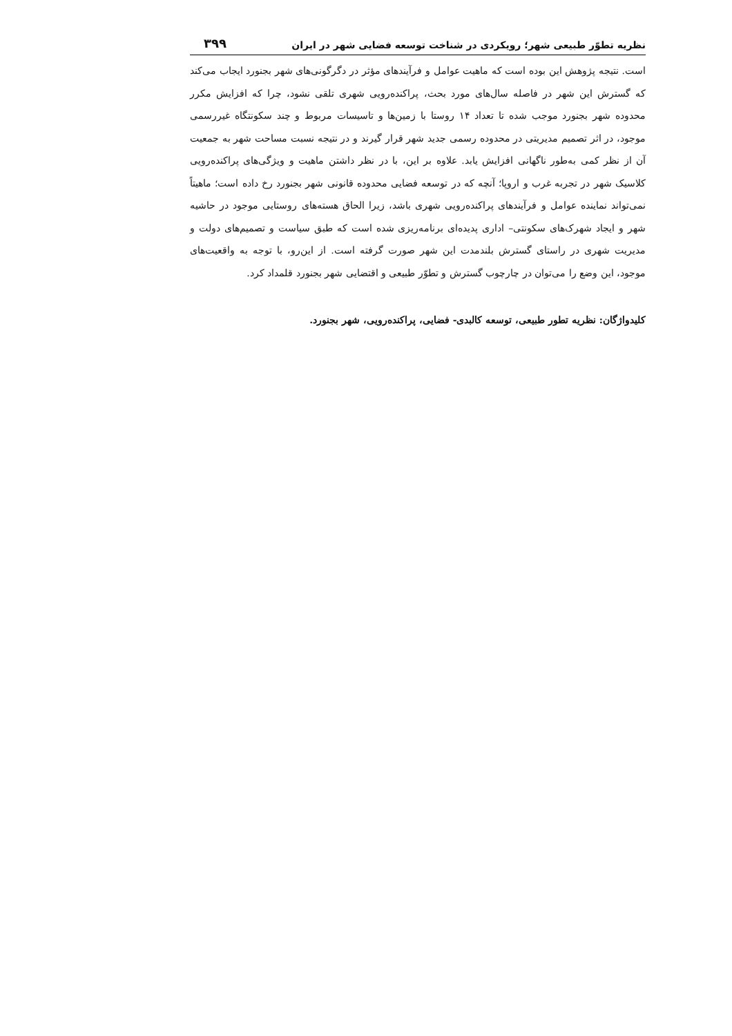نظریه تطوّر طبیعی شهر؛ رویکردی در شناخت توسعه فضایی شهر در ایران ۳۹۹
است. نتیجه پژوهش این بوده است که ماهیت عوامل و فرآیندهای مؤثر در دگرگونی‌های شهر بجنورد ایجاب می‌کند که گسترش این شهر در فاصله سال‌های مورد بحث، پراکنده‌رویی شهری تلقی نشود، چرا که افزایش مکرر محدوده شهر بجنورد موجب شده تا تعداد ۱۴ روستا با زمین‌ها و تاسیسات مربوط و چند سکونتگاه غیررسمی موجود، در اثر تصمیم مدیریتی در محدوده رسمی جدید شهر قرار گیرند و در نتیجه نسبت مساحت شهر به جمعیت آن از نظر کمی به‌طور ناگهانی افزایش یابد. علاوه بر این، با در نظر داشتن ماهیت و ویژگی‌های پراکنده‌رویی کلاسیک شهر در تجربه غرب و اروپا؛ آنچه که در توسعه فضایی محدوده قانونی شهر بجنورد رخ داده است؛ ماهیتاً نمی‌تواند نماینده عوامل و فرآیندهای پراکنده‌رویی شهری باشد، زیرا الحاق هسته‌های روستایی موجود در حاشیه شهر و ایجاد شهرک‌های سکونتی– اداری پدیده‌ای برنامه‌ریزی شده است که طبق سیاست و تصمیم‌های دولت و مدیریت شهری در راستای گسترش بلندمدت این شهر صورت گرفته است. از این‌رو، با توجه به واقعیت‌های موجود، این وضع را می‌توان در چارچوب گسترش و تطوّر طبیعی و اقتضایی شهر بجنورد قلمداد کرد.
کلیدواژگان: نظریه تطور طبیعی، توسعه کالبدی- فضایی، پراکنده‌رویی، شهر بجنورد.